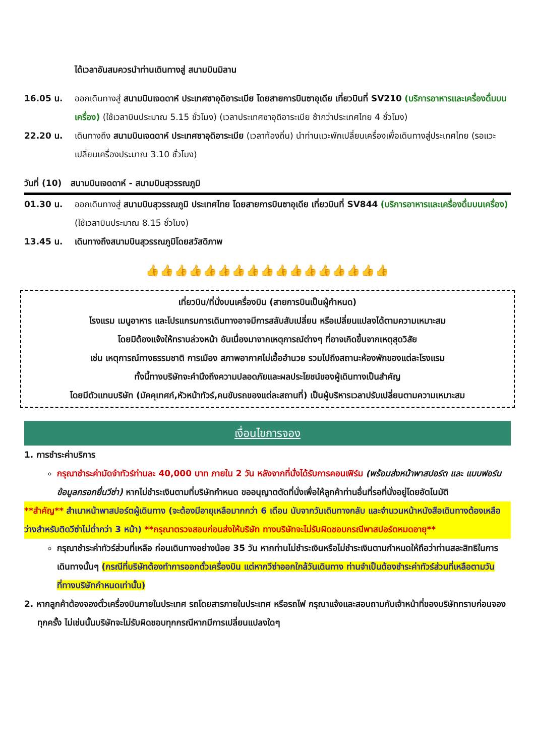ได้เวลาอันสมควรนำท่านเดินทางสู่ สนามบินมิลาน
16.05 น. ออกเดินทางสู่ สนามบินเจดดาห์ ประเทศซาอุดิอาระเบีย โดยสายการบินซาอุเดีย เที่ยวบินที่ SV210 (บริการอาหารและเครื่องดื่มบนเครื่อง) (ใช้เวลาบินประมาณ 5.15 ชั่วโมง) (เวลาประเทศซาอุดิอาระเบีย ช้ากว่าประเทศไทย 4 ชั่วโมง)
22.20 น. เดินทางถึง สนามบินเจดดาห์ ประเทศซาอุดิอาระเบีย (เวลาท้องถิ่น) นำท่านแวะพักเปลี่ยนเครื่องเพื่อเดินทางสู่ประเทศไทย (รอแวะเปลี่ยนเครื่องประมาณ 3.10 ชั่วโมง)
วันที่ (10) สนามบินเจดดาห์ - สนามบินสุวรรณภูมิ
01.30 น. ออกเดินทางสู่ สนามบินสุวรรณภูมิ ประเทศไทย โดยสายการบินซาอุเดีย เที่ยวบินที่ SV844 (บริการอาหารและเครื่องดื่มบนเครื่อง) (ใช้เวลาบินประมาณ 8.15 ชั่วโมง)
13.45 น. เดินทางถึงสนามบินสุวรรณภูมิโดยสวัสดิภาพ
👍👍👍👍👍👍👍👍👍👍👍👍👍👍👍👍👍
เที่ยวบิน/ที่นั่งบนเครื่องบิน (สายการบินเป็นผู้กำหนด)
โรงแรม เมนูอาหาร และโปรแกรมการเดินทางอาจมีการสลับสับเปลี่ยน หรือเปลี่ยนแปลงได้ตามความเหมาะสม
โดยมิต้องแจ้งให้ทราบล่วงหน้า อันเนื่องมาจากเหตุการณ์ต่างๆ ที่อาจเกิดขึ้นจากเหตุสุดวิสัย
เช่น เหตุการณ์ทางธรรมชาติ การเมือง สภาพอากาศไม่เอื้ออำนวย รวมไปถึงสถานะห้องพักของแต่ละโรงแรม
ทั้งนี้ทางบริษัทจะคำนึงถึงความปลอดภัยและผลประโยชน์ของผู้เดินทางเป็นสำคัญ
โดยมีตัวแทนบริษัท (มัคคุเทศก์,หัวหน้าทัวร์,คนขับรถของแต่ละสถานที่) เป็นผู้บริหารเวลาปรับเปลี่ยนตามความเหมาะสม
เงื่อนไขการจอง
1. การชำระค่าบริการ
กรุณาชำระค่ามัดจำทัวร์ท่านละ 40,000 บาท ภายใน 2 วัน หลังจากที่นั่งได้รับการคอนเฟิร์ม (พร้อมส่งหน้าพาสปอร์ต และ แบบฟอร์มข้อมูลกรอกยื่นวีซ่า) หากไม่ชำระเงินตามที่บริษัทกำหนด ขออนุญาตตัดที่นั่งเพื่อให้ลูกค้าท่านอื่นที่รอที่นั่งอยู่โดยอัตโนมัติ
**สำคัญ** สำเนาหน้าพาสปอร์ตผู้เดินทาง (จะต้องมีอายุเหลือมากกว่า 6 เดือน นับจากวันเดินทางกลับ และจำนวนหน้าหนังสือเดินทางต้องเหลือว่างสำหรับติดวีซ่าไม่ต่ำกว่า 3 หน้า) **กรุณาตรวจสอบก่อนส่งให้บริษัท ทางบริษัทจะไม่รับผิดชอบกรณีพาสปอร์ตหมดอายุ**
กรุณาชำระค่าทัวร์ส่วนที่เหลือ ก่อนเดินทางอย่างน้อย 35 วัน หากท่านไม่ชำระเงินหรือไม่ชำระเงินตามกำหนดให้ถือว่าท่านสละสิทธิในการเดินทางนั้นๆ (กรณีที่บริษัทต้องทำการออกตั๋วเครื่องบิน แต่หากวีซ่าออกใกล้วันเดินทาง ท่านจำเป็นต้องชำระค่าทัวร์ส่วนที่เหลือตามวันที่ทางบริษัทกำหนดเท่านั้น)
2. หากลูกค้าต้องจองตั๋วเครื่องบินภายในประเทศ รถโดยสารภายในประเทศ หรือรถไฟ กรุณาแจ้งและสอบถามกับเจ้าหน้าที่ของบริษัททราบก่อนจองทุกครั้ง ไม่เช่นนั้นบริษัทจะไม่รับผิดชอบทุกกรณีหากมีการเปลี่ยนแปลงใดๆ